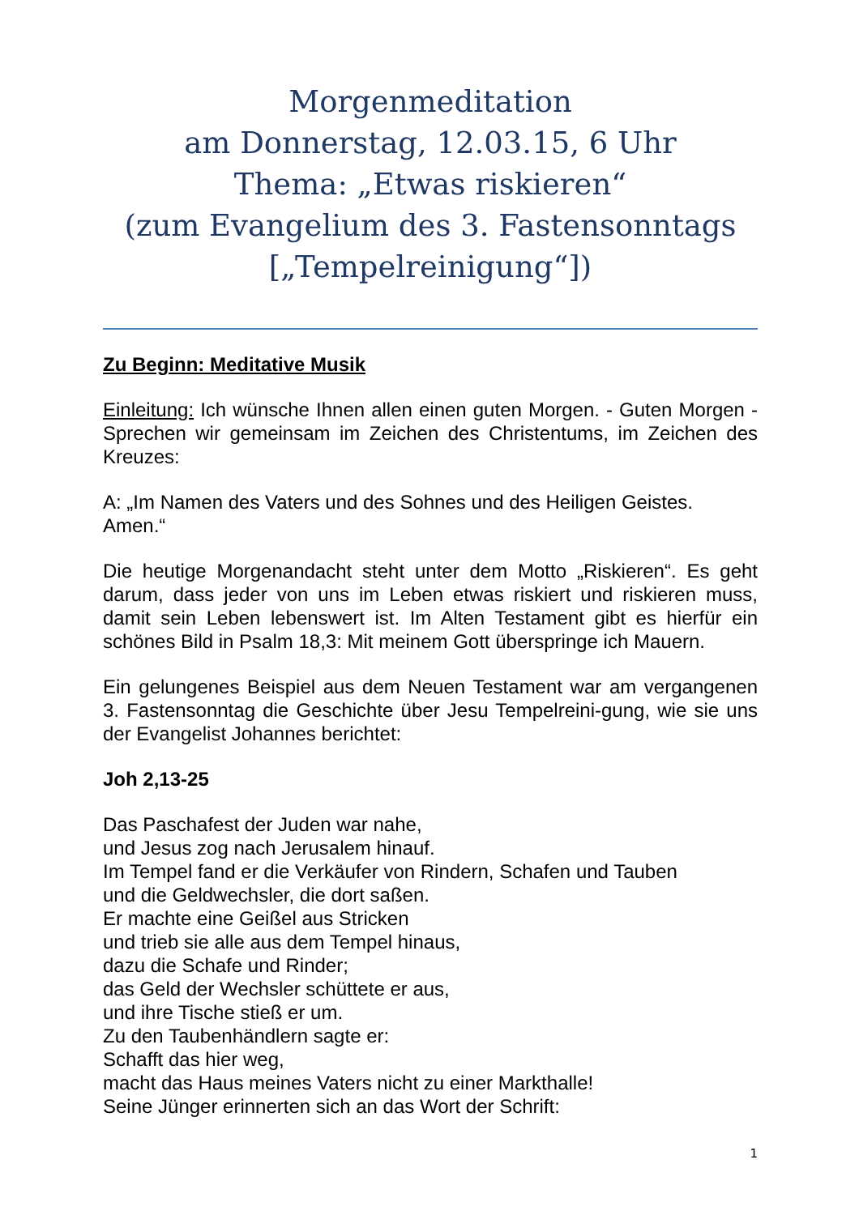Morgenmeditation
am Donnerstag, 12.03.15, 6 Uhr
Thema: „Etwas riskieren“
(zum Evangelium des 3. Fastensonntags [„Tempelreinigung“])
Zu Beginn: Meditative Musik
Einleitung: Ich wünsche Ihnen allen einen guten Morgen. - Guten Morgen - Sprechen wir gemeinsam im Zeichen des Christentums, im Zeichen des Kreuzes:
A: „Im Namen des Vaters und des Sohnes und des Heiligen Geistes. Amen.“
Die heutige Morgenandacht steht unter dem Motto „Riskieren“. Es geht darum, dass jeder von uns im Leben etwas riskiert und riskieren muss, damit sein Leben lebenswert ist. Im Alten Testament gibt es hierfür ein schönes Bild in Psalm 18,3: Mit meinem Gott überspringe ich Mauern.
Ein gelungenes Beispiel aus dem Neuen Testament war am vergangenen 3. Fastensonntag die Geschichte über Jesu Tempelreini-gung, wie sie uns der Evangelist Johannes berichtet:
Joh 2,13-25
Das Paschafest der Juden war nahe,
und Jesus zog nach Jerusalem hinauf.
Im Tempel fand er die Verkäufer von Rindern, Schafen und Tauben
und die Geldwechsler, die dort saßen.
Er machte eine Geißel aus Stricken
und trieb sie alle aus dem Tempel hinaus,
dazu die Schafe und Rinder;
das Geld der Wechsler schüttete er aus,
und ihre Tische stieß er um.
Zu den Taubenhändlern sagte er:
Schafft das hier weg,
macht das Haus meines Vaters nicht zu einer Markthalle!
Seine Jünger erinnerten sich an das Wort der Schrift:
1